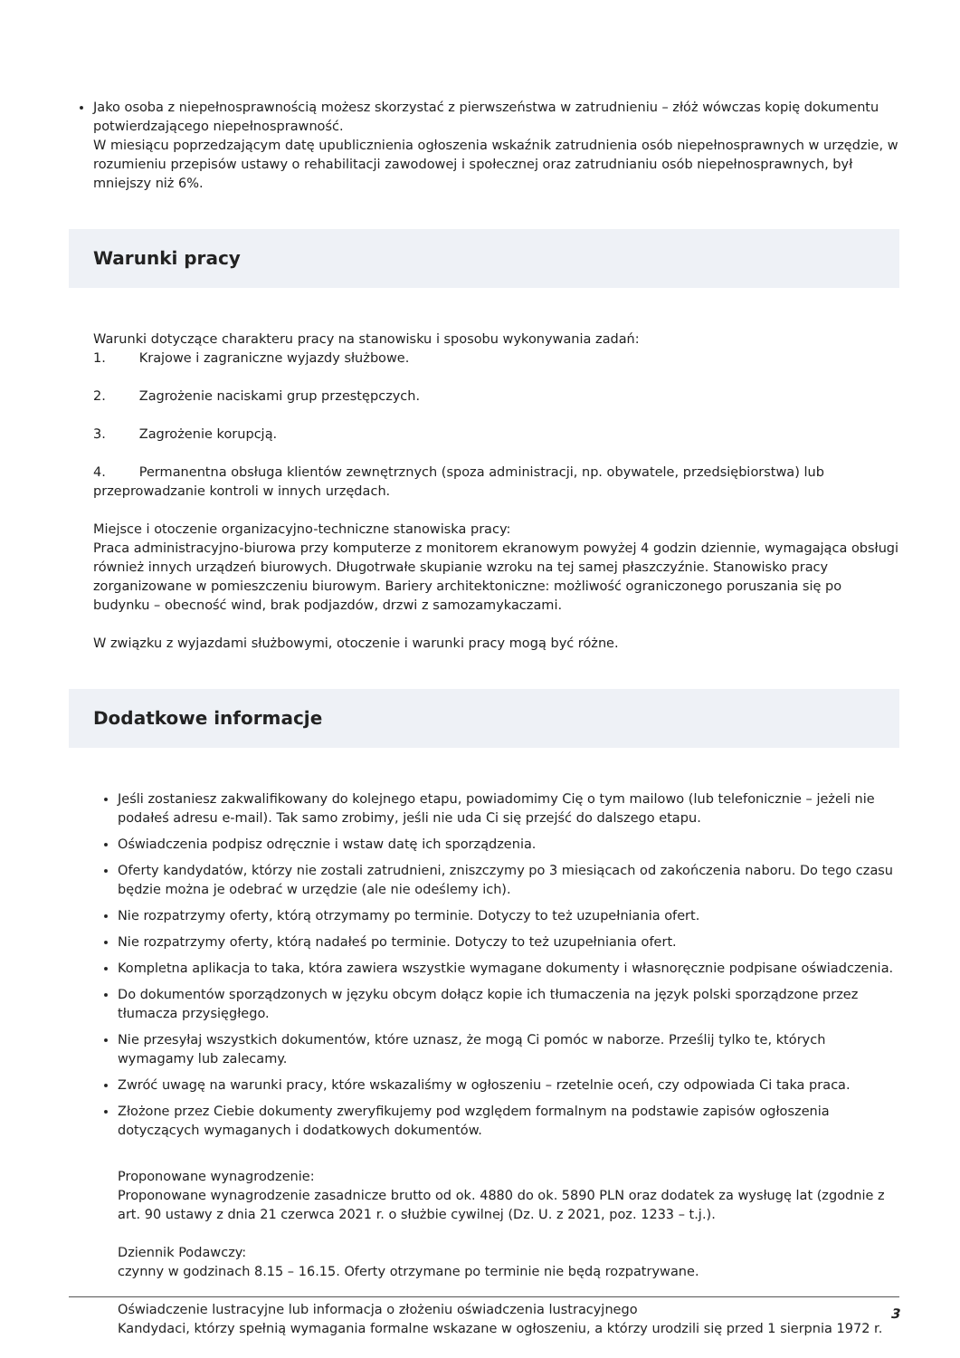Jako osoba z niepełnosprawnością możesz skorzystać z pierwszeństwa w zatrudnieniu – złóż wówczas kopię dokumentu potwierdzającego niepełnosprawność.
W miesiącu poprzedzającym datę upublicznienia ogłoszenia wskaźnik zatrudnienia osób niepełnosprawnych w urzędzie, w rozumieniu przepisów ustawy o rehabilitacji zawodowej i społecznej oraz zatrudnianiu osób niepełnosprawnych, był mniejszy niż 6%.
Warunki pracy
Warunki dotyczące charakteru pracy na stanowisku i sposobu wykonywania zadań:
1. Krajowe i zagraniczne wyjazdy służbowe.
2. Zagrożenie naciskami grup przestępczych.
3. Zagrożenie korupcją.
4. Permanentna obsługa klientów zewnętrznych (spoza administracji, np. obywatele, przedsiębiorstwa) lub przeprowadzanie kontroli w innych urzędach.
Miejsce i otoczenie organizacyjno-techniczne stanowiska pracy:
Praca administracyjno-biurowa przy komputerze z monitorem ekranowym powyżej 4 godzin dziennie, wymagająca obsługi również innych urządzeń biurowych. Długotrwałe skupianie wzroku na tej samej płaszczyźnie. Stanowisko pracy zorganizowane w pomieszczeniu biurowym. Bariery architektoniczne: możliwość ograniczonego poruszania się po budynku – obecność wind, brak podjazdów, drzwi z samozamykaczami.
W związku z wyjazdami służbowymi, otoczenie i warunki pracy mogą być różne.
Dodatkowe informacje
Jeśli zostaniesz zakwalifikowany do kolejnego etapu, powiadomimy Cię o tym mailowo (lub telefonicznie – jeżeli nie podałeś adresu e-mail). Tak samo zrobimy, jeśli nie uda Ci się przejść do dalszego etapu.
Oświadczenia podpisz odręcznie i wstaw datę ich sporządzenia.
Oferty kandydatów, którzy nie zostali zatrudnieni, zniszczymy po 3 miesiącach od zakończenia naboru. Do tego czasu będzie można je odebrać w urzędzie (ale nie odeślemy ich).
Nie rozpatrzymy oferty, którą otrzymamy po terminie. Dotyczy to też uzupełniania ofert.
Nie rozpatrzymy oferty, którą nadałeś po terminie. Dotyczy to też uzupełniania ofert.
Kompletna aplikacja to taka, która zawiera wszystkie wymagane dokumenty i własnoręcznie podpisane oświadczenia.
Do dokumentów sporządzonych w języku obcym dołącz kopie ich tłumaczenia na język polski sporządzone przez tłumacza przysięgłego.
Nie przesyłaj wszystkich dokumentów, które uznasz, że mogą Ci pomóc w naborze. Prześlij tylko te, których wymagamy lub zalecamy.
Zwróć uwagę na warunki pracy, które wskazaliśmy w ogłoszeniu – rzetelnie oceń, czy odpowiada Ci taka praca.
Złożone przez Ciebie dokumenty zweryfikujemy pod względem formalnym na podstawie zapisów ogłoszenia dotyczących wymaganych i dodatkowych dokumentów.
Proponowane wynagrodzenie:
Proponowane wynagrodzenie zasadnicze brutto od ok. 4880 do ok. 5890 PLN oraz dodatek za wysługę lat (zgodnie z art. 90 ustawy z dnia 21 czerwca 2021 r. o służbie cywilnej (Dz. U. z 2021, poz. 1233 – t.j.).
Dziennik Podawczy:
czynny w godzinach 8.15 – 16.15. Oferty otrzymane po terminie nie będą rozpatrywane.
Oświadczenie lustracyjne lub informacja o złożeniu oświadczenia lustracyjnego
Kandydaci, którzy spełnią wymagania formalne wskazane w ogłoszeniu, a którzy urodzili się przed 1 sierpnia 1972 r.
3